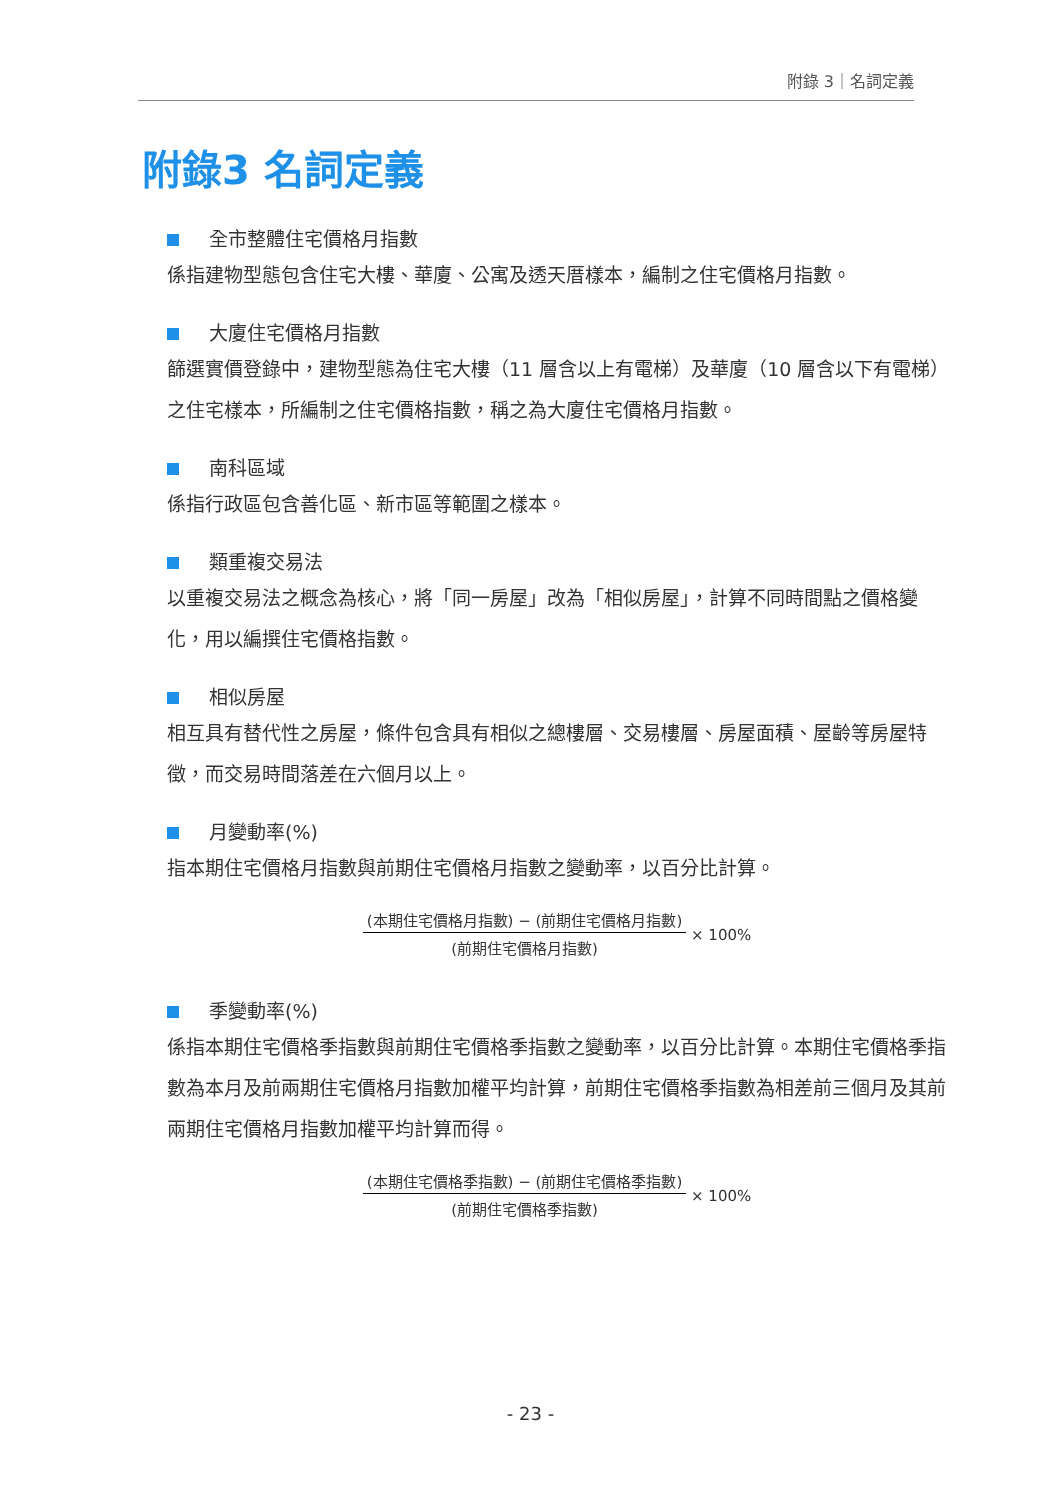附錄 3｜名詞定義
附錄3 名詞定義
全市整體住宅價格月指數
係指建物型態包含住宅大樓、華廈、公寓及透天厝樣本，編制之住宅價格月指數。
大廈住宅價格月指數
篩選實價登錄中，建物型態為住宅大樓（11 層含以上有電梯）及華廈（10 層含以下有電梯）之住宅樣本，所編制之住宅價格指數，稱之為大廈住宅價格月指數。
南科區域
係指行政區包含善化區、新市區等範圍之樣本。
類重複交易法
以重複交易法之概念為核心，將「同一房屋」改為「相似房屋」，計算不同時間點之價格變化，用以編撰住宅價格指數。
相似房屋
相互具有替代性之房屋，條件包含具有相似之總樓層、交易樓層、房屋面積、屋齡等房屋特徵，而交易時間落差在六個月以上。
月變動率(%)
指本期住宅價格月指數與前期住宅價格月指數之變動率，以百分比計算。
(本期住宅價格月指數) − (前期住宅價格月指數)
(前期住宅價格月指數)
× 100%
季變動率(%)
係指本期住宅價格季指數與前期住宅價格季指數之變動率，以百分比計算。本期住宅價格季指數為本月及前兩期住宅價格月指數加權平均計算，前期住宅價格季指數為相差前三個月及其前兩期住宅價格月指數加權平均計算而得。
(本期住宅價格季指數) − (前期住宅價格季指數)
(前期住宅價格季指數)
× 100%
- 23 -